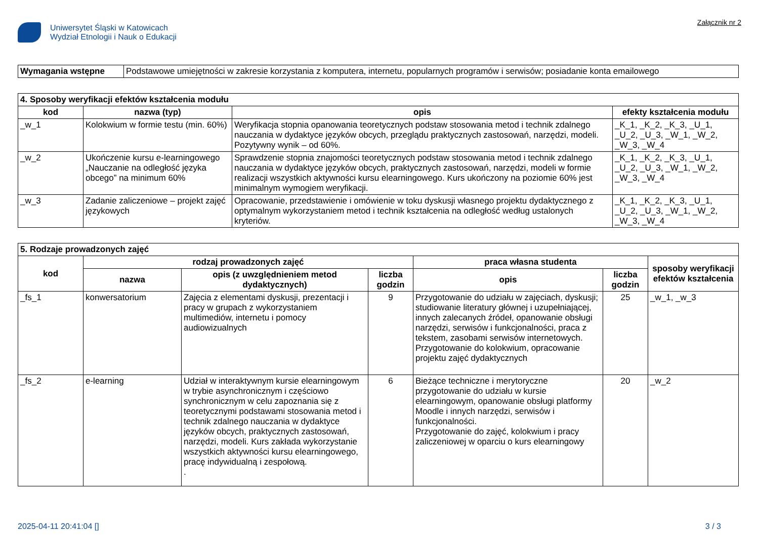Uniwersytet Śląski w Katowicach
Wydział Etnologii i Nauk o Edukacji
Załącznik nr 2
| Wymagania wstępne | Podstawowe umiejętności w zakresie korzystania z komputera, internetu, popularnych programów i serwisów; posiadanie konta emailowego |
| 4. Sposoby weryfikacji efektów kształcenia modułu | | | |
| --- | --- | --- | --- |
| kod | nazwa (typ) | opis | efekty kształcenia modułu |
| _w_1 | Kolokwium w formie testu (min. 60%) | Weryfikacja stopnia opanowania teoretycznych podstaw stosowania metod i technik zdalnego nauczania w dydaktyce języków obcych, przeglądu praktycznych zastosowań, narzędzi, modeli. Pozytywny wynik – od 60%. | _K_1, _K_2, _K_3, _U_1, _U_2, _U_3, _W_1, _W_2, _W_3, _W_4 |
| _w_2 | Ukończenie kursu e-learningowego „Nauczanie na odległość języka obcego” na minimum 60% | Sprawdzenie stopnia znajomości teoretycznych podstaw stosowania metod i technik zdalnego nauczania w dydaktyce języków obcych, praktycznych zastosowań, narzędzi, modeli w formie realizacji wszystkich aktywności kursu elearningowego. Kurs ukończony na poziomie 60% jest minimalnym wymogiem weryfikacji. | _K_1, _K_2, _K_3, _U_1, _U_2, _U_3, _W_1, _W_2, _W_3, _W_4 |
| _w_3 | Zadanie zaliczeniowe – projekt zajęć językowych | Opracowanie, przedstawienie i omówienie w toku dyskusji własnego projektu dydaktycznego z optymalnym wykorzystaniem metod i technik kształcenia na odległość według ustalonych kryteriów. | _K_1, _K_2, _K_3, _U_1, _U_2, _U_3, _W_1, _W_2, _W_3, _W_4 |
| 5. Rodzaje prowadzonych zajęć | | | | | | |
| --- | --- | --- | --- | --- | --- | --- |
| kod | rodzaj prowadzonych zajęć | | | praca własna studenta | | sposoby weryfikacji efektów kształcenia |
| | nazwa | opis (z uwzględnieniem metod dydaktycznych) | liczba godzin | opis | liczba godzin | |
| _fs_1 | konwersatorium | Zajęcia z elementami dyskusji, prezentacji i pracy w grupach z wykorzystaniem multimediów, internetu i pomocy audiowizualnych | 9 | Przygotowanie do udziału w zajęciach, dyskusji; studiowanie literatury głównej i uzupełniającej, innych zalecanych źródeł, opanowanie obsługi narzędzi, serwisów i funkcjonalności, praca z tekstem, zasobami serwisów internetowych. Przygotowanie do kolokwium, opracowanie projektu zajęć dydaktycznych | 25 | _w_1, _w_3 |
| _fs_2 | e-learning | Udział w interaktywnym kursie elearningowym w trybie asynchronicznym i częściowo synchronicznym w celu zapoznania się z teoretycznymi podstawami stosowania metod i technik zdalnego nauczania w dydaktyce języków obcych, praktycznych zastosowań, narzędzi, modeli. Kurs zakłada wykorzystanie wszystkich aktywności kursu elearningowego, pracę indywidualną i zespołową. . | 6 | Bieżące techniczne i merytoryczne przygotowanie do udziału w kursie elearningowym, opanowanie obsługi platformy Moodle i innych narzędzi, serwisów i funkcjonalności. Przygotowanie do zajęć, kolokwium i pracy zaliczeniowej w oparciu o kurs elearningowy | 20 | _w_2 |
2025-04-11 20:41:04 [] 3 / 3